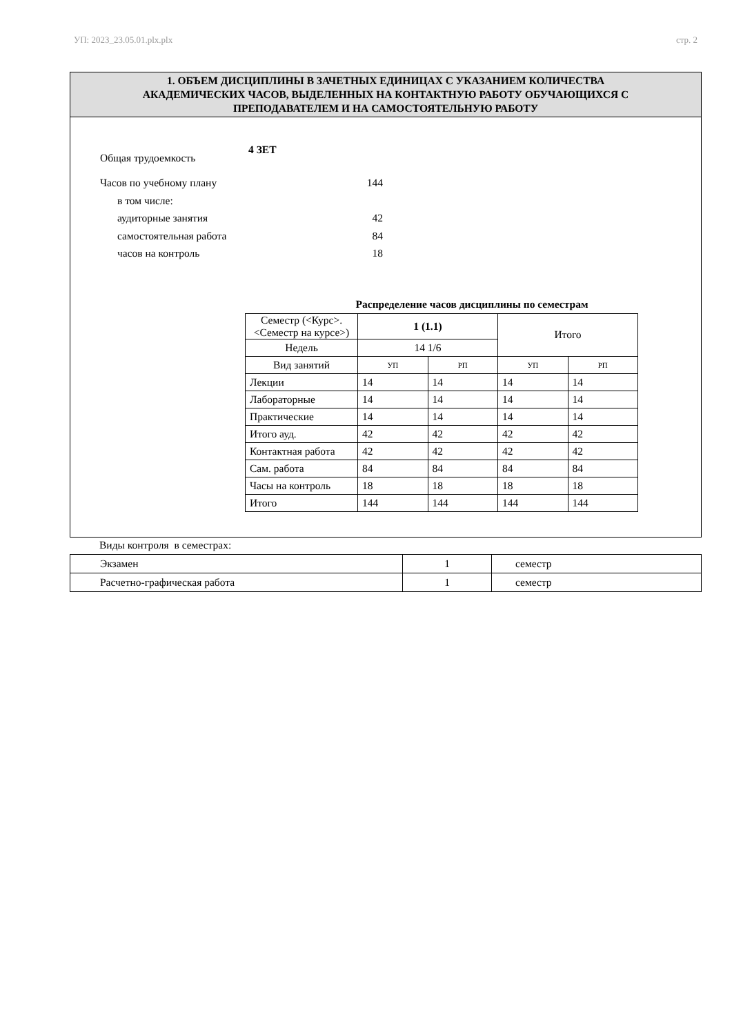УП: 2023_23.05.01.plx.plx стр. 2
1. ОБЪЕМ ДИСЦИПЛИНЫ В ЗАЧЕТНЫХ ЕДИНИЦАХ С УКАЗАНИЕМ КОЛИЧЕСТВА
АКАДЕМИЧЕСКИХ ЧАСОВ, ВЫДЕЛЕННЫХ НА КОНТАКТНУЮ РАБОТУ ОБУЧАЮЩИХСЯ С
ПРЕПОДАВАТЕЛЕМ И НА САМОСТОЯТЕЛЬНУЮ РАБОТУ
Общая трудоемкость 4 ЗЕТ
Часов по учебному плану 144
в том числе:
аудиторные занятия 42
самостоятельная работа 84
часов на контроль 18
Распределение часов дисциплины по семестрам
| Семестр (<Курс>.<Семестр на курсе>) | 1 (1.1) | | Итого | |
| Недель | 14 1/6 | | | |
| Вид занятий | УП | РП | УП | РП |
| Лекции | 14 | 14 | 14 | 14 |
| Лабораторные | 14 | 14 | 14 | 14 |
| Практические | 14 | 14 | 14 | 14 |
| Итого ауд. | 42 | 42 | 42 | 42 |
| Контактная работа | 42 | 42 | 42 | 42 |
| Сам. работа | 84 | 84 | 84 | 84 |
| Часы на контроль | 18 | 18 | 18 | 18 |
| Итого | 144 | 144 | 144 | 144 |
Виды контроля в семестрах:
| Экзамен | 1 | семестр |
| Расчетно-графическая работа | 1 | семестр |